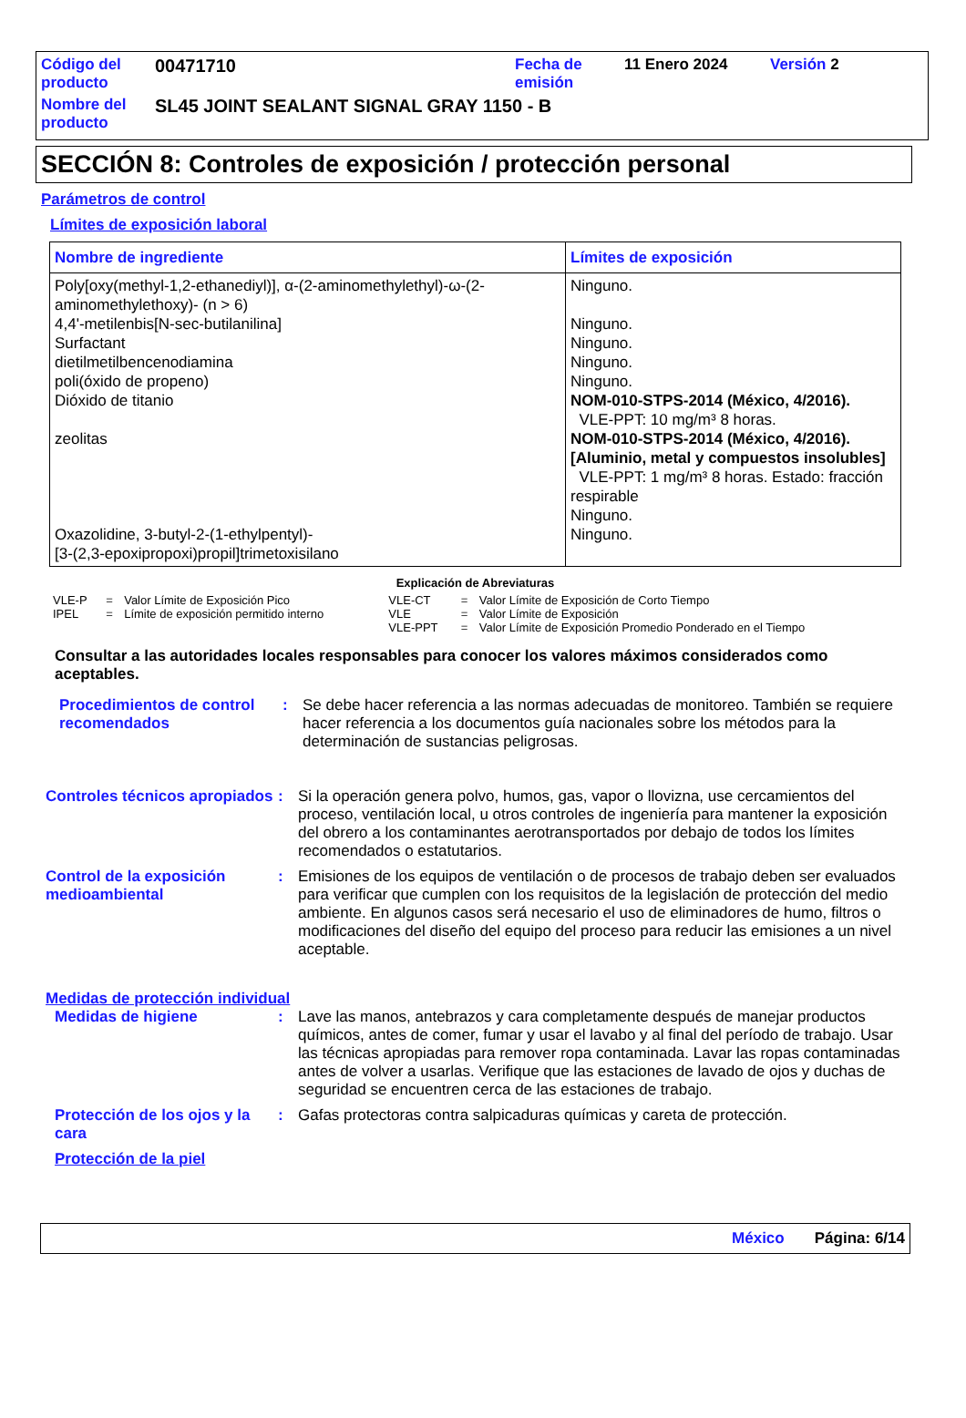| Código del producto | 00471710 | Fecha de emisión | 11 Enero 2024 | Versión 2 |
| Nombre del producto | SL45 JOINT SEALANT SIGNAL GRAY 1150 - B | | | |
SECCIÓN 8: Controles de exposición / protección personal
Parámetros de control
Límites de exposición laboral
| Nombre de ingrediente | Límites de exposición |
| --- | --- |
| Poly[oxy(methyl-1,2-ethanediyl)], α-(2-aminomethylethyl)-ω-(2-aminomethylethoxy)- (n > 6) 4,4'-metilenbis[N-sec-butilanilina] Surfactant dietilmetilbencenodiamina poli(óxido de propeno) Dióxido de titanio zeolitas Oxazolidine, 3-butyl-2-(1-ethylpentyl)- [3-(2,3-epoxipropoxi)propil]trimetoxisilano | Ninguno. Ninguno. Ninguno. Ninguno. Ninguno. NOM-010-STPS-2014 (México, 4/2016). VLE-PPT: 10 mg/m³ 8 horas. NOM-010-STPS-2014 (México, 4/2016). [Aluminio, metal y compuestos insolubles] VLE-PPT: 1 mg/m³ 8 horas. Estado: fracción respirable Ninguno. Ninguno. |
Explicación de Abreviaturas
| VLE-P | = | Valor Límite de Exposición Pico | VLE-CT | = | Valor Límite de Exposición de Corto Tiempo |
| IPEL | = | Límite de exposición permitido interno | VLE | = | Valor Límite de Exposición |
| | | | VLE-PPT | = | Valor Límite de Exposición Promedio Ponderado en el Tiempo |
Consultar a las autoridades locales responsables para conocer los valores máximos considerados como aceptables.
Procedimientos de control recomendados
: Se debe hacer referencia a las normas adecuadas de monitoreo. También se requiere hacer referencia a los documentos guía nacionales sobre los métodos para la determinación de sustancias peligrosas.
Controles técnicos apropiados
: Si la operación genera polvo, humos, gas, vapor o llovizna, use cercamientos del proceso, ventilación local, u otros controles de ingeniería para mantener la exposición del obrero a los contaminantes aerotransportados por debajo de todos los límites recomendados o estatutarios.
Control de la exposición medioambiental
: Emisiones de los equipos de ventilación o de procesos de trabajo deben ser evaluados para verificar que cumplen con los requisitos de la legislación de protección del medio ambiente. En algunos casos será necesario el uso de eliminadores de humo, filtros o modificaciones del diseño del equipo del proceso para reducir las emisiones a un nivel aceptable.
Medidas de protección individual
Medidas de higiene : Lave las manos, antebrazos y cara completamente después de manejar productos químicos, antes de comer, fumar y usar el lavabo y al final del período de trabajo. Usar las técnicas apropiadas para remover ropa contaminada. Lavar las ropas contaminadas antes de volver a usarlas. Verifique que las estaciones de lavado de ojos y duchas de seguridad se encuentren cerca de las estaciones de trabajo.
Protección de los ojos y la cara
: Gafas protectoras contra salpicaduras químicas y careta de protección.
Protección de la piel
México Página: 6/14